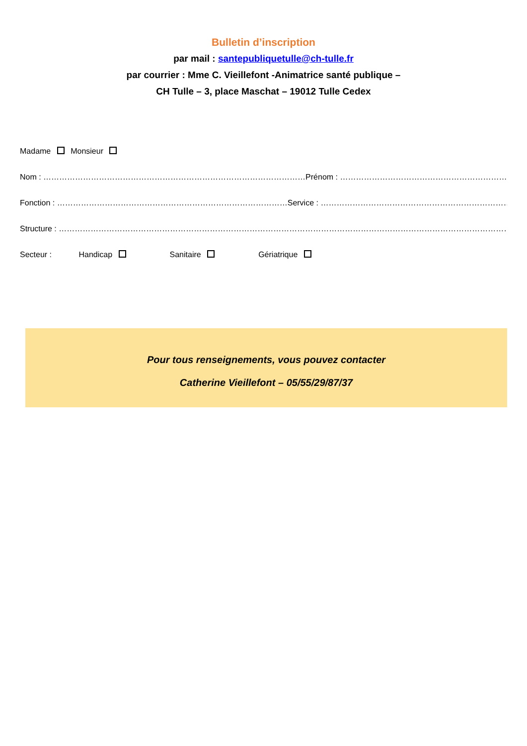Bulletin d’inscription
par mail : santepubliquetulle@ch-tulle.fr
par courrier : Mme C. Vieillefont -Animatrice santé publique –
CH Tulle – 3, place Maschat – 19012 Tulle Cedex
Madame Monsieur
Nom : ………………………………………………………………………………………Prénom : ……………………………………………………………………………
Fonction : ……………………………………………………………………………Service : ………………………………………………………………………………..
Structure : …………………………………………………………………………………………………………………………………………………………………
Secteur : Handicap Sanitaire Gériatrique
Pour tous renseignements, vous pouvez contacter
Catherine Vieillefont – 05/55/29/87/37